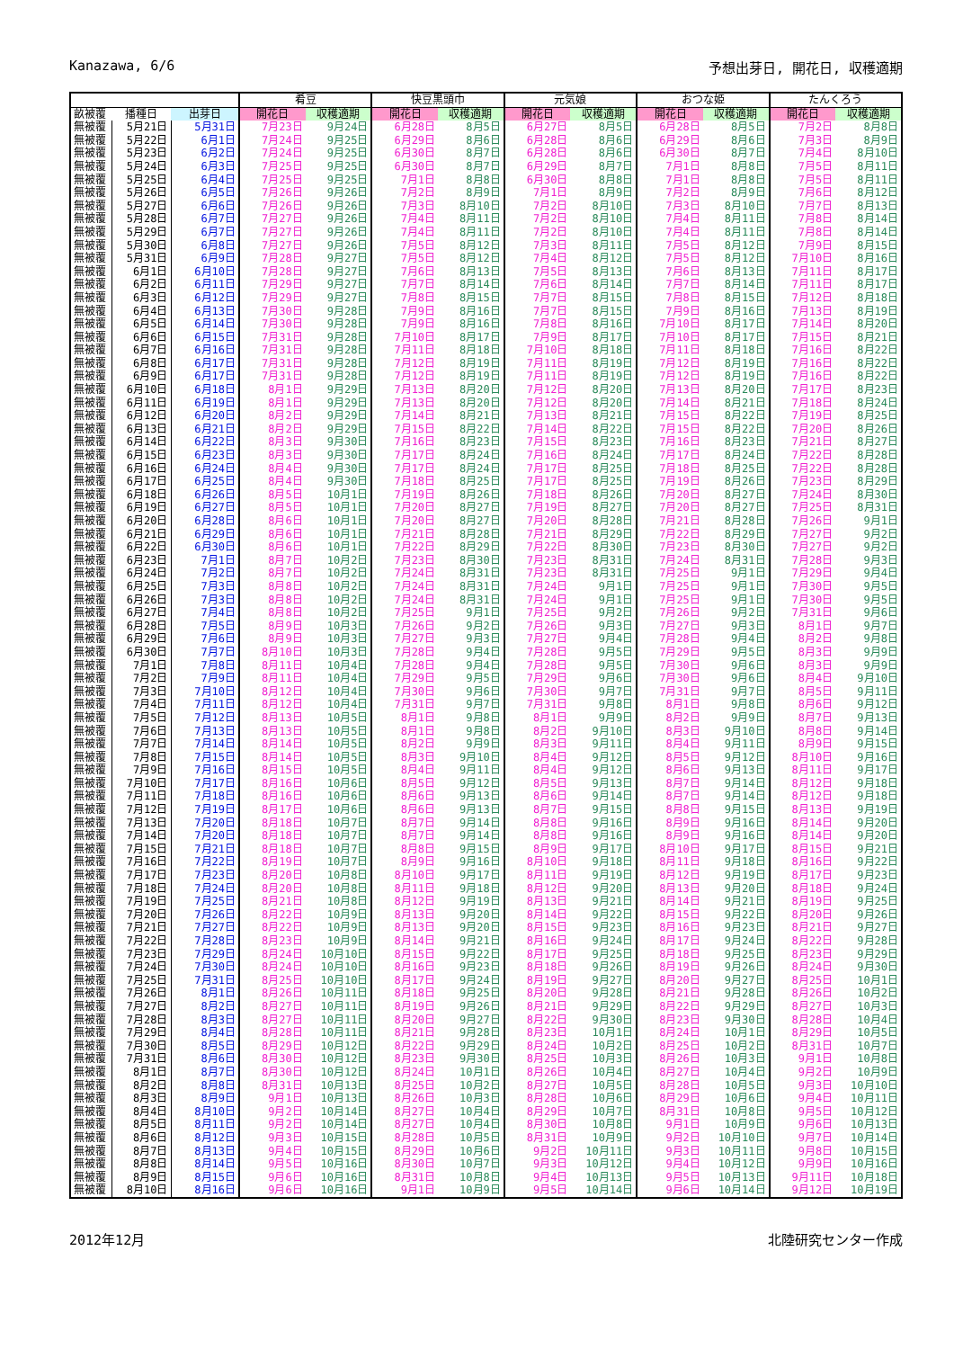Kanazawa, 6/6 予想出芽日, 開花日, 収穫適期
| | | | 肴豆 | | 快豆黒頭巾 | | 元気娘 | | おつな姫 | | たんくろう | |
| --- | --- | --- | --- | --- | --- | --- | --- | --- | --- | --- | --- | --- |
| 畝被覆 | 播種日 | 出芽日 | 開花日 | 収穫適期 | 開花日 | 収穫適期 | 開花日 | 収穫適期 | 開花日 | 収穫適期 | 開花日 | 収穫適期 |
| 無被覆 | 5月21日 | 5月31日 | 7月23日 | 9月24日 | 6月28日 | 8月5日 | 6月27日 | 8月5日 | 6月28日 | 8月5日 | 7月2日 | 8月8日 |
| 無被覆 | 5月22日 | 6月1日 | 7月24日 | 9月25日 | 6月29日 | 8月6日 | 6月28日 | 8月6日 | 6月29日 | 8月6日 | 7月3日 | 8月9日 |
| 無被覆 | 5月23日 | 6月2日 | 7月24日 | 9月25日 | 6月30日 | 8月7日 | 6月28日 | 8月6日 | 6月30日 | 8月7日 | 7月4日 | 8月10日 |
| 無被覆 | 5月24日 | 6月3日 | 7月25日 | 9月25日 | 6月30日 | 8月7日 | 6月29日 | 8月7日 | 7月1日 | 8月8日 | 7月5日 | 8月11日 |
| 無被覆 | 5月25日 | 6月4日 | 7月25日 | 9月25日 | 7月1日 | 8月8日 | 6月30日 | 8月8日 | 7月1日 | 8月8日 | 7月5日 | 8月11日 |
| 無被覆 | 5月26日 | 6月5日 | 7月26日 | 9月26日 | 7月2日 | 8月9日 | 7月1日 | 8月9日 | 7月2日 | 8月9日 | 7月6日 | 8月12日 |
| 無被覆 | 5月27日 | 6月6日 | 7月26日 | 9月26日 | 7月3日 | 8月10日 | 7月2日 | 8月10日 | 7月3日 | 8月10日 | 7月7日 | 8月13日 |
| 無被覆 | 5月28日 | 6月7日 | 7月27日 | 9月26日 | 7月4日 | 8月11日 | 7月2日 | 8月10日 | 7月4日 | 8月11日 | 7月8日 | 8月14日 |
| 無被覆 | 5月29日 | 6月7日 | 7月27日 | 9月26日 | 7月4日 | 8月11日 | 7月2日 | 8月10日 | 7月4日 | 8月11日 | 7月8日 | 8月14日 |
| 無被覆 | 5月30日 | 6月8日 | 7月27日 | 9月26日 | 7月5日 | 8月12日 | 7月3日 | 8月11日 | 7月5日 | 8月12日 | 7月9日 | 8月15日 |
| 無被覆 | 5月31日 | 6月9日 | 7月28日 | 9月27日 | 7月5日 | 8月12日 | 7月4日 | 8月12日 | 7月5日 | 8月12日 | 7月10日 | 8月16日 |
| 無被覆 | 6月1日 | 6月10日 | 7月28日 | 9月27日 | 7月6日 | 8月13日 | 7月5日 | 8月13日 | 7月6日 | 8月13日 | 7月11日 | 8月17日 |
| 無被覆 | 6月2日 | 6月11日 | 7月29日 | 9月27日 | 7月7日 | 8月14日 | 7月6日 | 8月14日 | 7月7日 | 8月14日 | 7月11日 | 8月17日 |
| 無被覆 | 6月3日 | 6月12日 | 7月29日 | 9月27日 | 7月8日 | 8月15日 | 7月7日 | 8月15日 | 7月8日 | 8月15日 | 7月12日 | 8月18日 |
| 無被覆 | 6月4日 | 6月13日 | 7月30日 | 9月28日 | 7月9日 | 8月16日 | 7月7日 | 8月15日 | 7月9日 | 8月16日 | 7月13日 | 8月19日 |
| 無被覆 | 6月5日 | 6月14日 | 7月30日 | 9月28日 | 7月9日 | 8月16日 | 7月8日 | 8月16日 | 7月10日 | 8月17日 | 7月14日 | 8月20日 |
| 無被覆 | 6月6日 | 6月15日 | 7月31日 | 9月28日 | 7月10日 | 8月17日 | 7月9日 | 8月17日 | 7月10日 | 8月17日 | 7月15日 | 8月21日 |
| 無被覆 | 6月7日 | 6月16日 | 7月31日 | 9月28日 | 7月11日 | 8月18日 | 7月10日 | 8月18日 | 7月11日 | 8月18日 | 7月16日 | 8月22日 |
| 無被覆 | 6月8日 | 6月17日 | 7月31日 | 9月28日 | 7月12日 | 8月19日 | 7月11日 | 8月19日 | 7月12日 | 8月19日 | 7月16日 | 8月22日 |
| 無被覆 | 6月9日 | 6月17日 | 7月31日 | 9月28日 | 7月12日 | 8月19日 | 7月11日 | 8月19日 | 7月12日 | 8月19日 | 7月16日 | 8月22日 |
| 無被覆 | 6月10日 | 6月18日 | 8月1日 | 9月29日 | 7月13日 | 8月20日 | 7月12日 | 8月20日 | 7月13日 | 8月20日 | 7月17日 | 8月23日 |
| 無被覆 | 6月11日 | 6月19日 | 8月1日 | 9月29日 | 7月13日 | 8月20日 | 7月12日 | 8月20日 | 7月14日 | 8月21日 | 7月18日 | 8月24日 |
| 無被覆 | 6月12日 | 6月20日 | 8月2日 | 9月29日 | 7月14日 | 8月21日 | 7月13日 | 8月21日 | 7月15日 | 8月22日 | 7月19日 | 8月25日 |
| 無被覆 | 6月13日 | 6月21日 | 8月2日 | 9月29日 | 7月15日 | 8月22日 | 7月14日 | 8月22日 | 7月15日 | 8月22日 | 7月20日 | 8月26日 |
| 無被覆 | 6月14日 | 6月22日 | 8月3日 | 9月30日 | 7月16日 | 8月23日 | 7月15日 | 8月23日 | 7月16日 | 8月23日 | 7月21日 | 8月27日 |
| 無被覆 | 6月15日 | 6月23日 | 8月3日 | 9月30日 | 7月17日 | 8月24日 | 7月16日 | 8月24日 | 7月17日 | 8月24日 | 7月22日 | 8月28日 |
| 無被覆 | 6月16日 | 6月24日 | 8月4日 | 9月30日 | 7月17日 | 8月24日 | 7月17日 | 8月25日 | 7月18日 | 8月25日 | 7月22日 | 8月28日 |
| 無被覆 | 6月17日 | 6月25日 | 8月4日 | 9月30日 | 7月18日 | 8月25日 | 7月17日 | 8月25日 | 7月19日 | 8月26日 | 7月23日 | 8月29日 |
| 無被覆 | 6月18日 | 6月26日 | 8月5日 | 10月1日 | 7月19日 | 8月26日 | 7月18日 | 8月26日 | 7月20日 | 8月27日 | 7月24日 | 8月30日 |
| 無被覆 | 6月19日 | 6月27日 | 8月5日 | 10月1日 | 7月20日 | 8月27日 | 7月19日 | 8月27日 | 7月20日 | 8月27日 | 7月25日 | 8月31日 |
| 無被覆 | 6月20日 | 6月28日 | 8月6日 | 10月1日 | 7月20日 | 8月27日 | 7月20日 | 8月28日 | 7月21日 | 8月28日 | 7月26日 | 9月1日 |
| 無被覆 | 6月21日 | 6月29日 | 8月6日 | 10月1日 | 7月21日 | 8月28日 | 7月21日 | 8月29日 | 7月22日 | 8月29日 | 7月27日 | 9月2日 |
| 無被覆 | 6月22日 | 6月30日 | 8月6日 | 10月1日 | 7月22日 | 8月29日 | 7月22日 | 8月30日 | 7月23日 | 8月30日 | 7月27日 | 9月2日 |
| 無被覆 | 6月23日 | 7月1日 | 8月7日 | 10月2日 | 7月23日 | 8月30日 | 7月23日 | 8月31日 | 7月24日 | 8月31日 | 7月28日 | 9月3日 |
| 無被覆 | 6月24日 | 7月2日 | 8月7日 | 10月2日 | 7月24日 | 8月31日 | 7月23日 | 8月31日 | 7月25日 | 9月1日 | 7月29日 | 9月4日 |
| 無被覆 | 6月25日 | 7月3日 | 8月8日 | 10月2日 | 7月24日 | 8月31日 | 7月24日 | 9月1日 | 7月25日 | 9月1日 | 7月30日 | 9月5日 |
| 無被覆 | 6月26日 | 7月3日 | 8月8日 | 10月2日 | 7月24日 | 8月31日 | 7月24日 | 9月1日 | 7月25日 | 9月1日 | 7月30日 | 9月5日 |
| 無被覆 | 6月27日 | 7月4日 | 8月8日 | 10月2日 | 7月25日 | 9月1日 | 7月25日 | 9月2日 | 7月26日 | 9月2日 | 7月31日 | 9月6日 |
| 無被覆 | 6月28日 | 7月5日 | 8月9日 | 10月3日 | 7月26日 | 9月2日 | 7月26日 | 9月3日 | 7月27日 | 9月3日 | 8月1日 | 9月7日 |
| 無被覆 | 6月29日 | 7月6日 | 8月9日 | 10月3日 | 7月27日 | 9月3日 | 7月27日 | 9月4日 | 7月28日 | 9月4日 | 8月2日 | 9月8日 |
| 無被覆 | 6月30日 | 7月7日 | 8月10日 | 10月3日 | 7月28日 | 9月4日 | 7月28日 | 9月5日 | 7月29日 | 9月5日 | 8月3日 | 9月9日 |
| 無被覆 | 7月1日 | 7月8日 | 8月11日 | 10月4日 | 7月28日 | 9月4日 | 7月28日 | 9月5日 | 7月30日 | 9月6日 | 8月3日 | 9月9日 |
| 無被覆 | 7月2日 | 7月9日 | 8月11日 | 10月4日 | 7月29日 | 9月5日 | 7月29日 | 9月6日 | 7月30日 | 9月6日 | 8月4日 | 9月10日 |
| 無被覆 | 7月3日 | 7月10日 | 8月12日 | 10月4日 | 7月30日 | 9月6日 | 7月30日 | 9月7日 | 7月31日 | 9月7日 | 8月5日 | 9月11日 |
| 無被覆 | 7月4日 | 7月11日 | 8月12日 | 10月4日 | 7月31日 | 9月7日 | 7月31日 | 9月8日 | 8月1日 | 9月8日 | 8月6日 | 9月12日 |
| 無被覆 | 7月5日 | 7月12日 | 8月13日 | 10月5日 | 8月1日 | 9月8日 | 8月1日 | 9月9日 | 8月2日 | 9月9日 | 8月7日 | 9月13日 |
| 無被覆 | 7月6日 | 7月13日 | 8月13日 | 10月5日 | 8月1日 | 9月8日 | 8月2日 | 9月10日 | 8月3日 | 9月10日 | 8月8日 | 9月14日 |
| 無被覆 | 7月7日 | 7月14日 | 8月14日 | 10月5日 | 8月2日 | 9月9日 | 8月3日 | 9月11日 | 8月4日 | 9月11日 | 8月9日 | 9月15日 |
| 無被覆 | 7月8日 | 7月15日 | 8月14日 | 10月5日 | 8月3日 | 9月10日 | 8月4日 | 9月12日 | 8月5日 | 9月12日 | 8月10日 | 9月16日 |
| 無被覆 | 7月9日 | 7月16日 | 8月15日 | 10月5日 | 8月4日 | 9月11日 | 8月4日 | 9月12日 | 8月6日 | 9月13日 | 8月11日 | 9月17日 |
| 無被覆 | 7月10日 | 7月17日 | 8月16日 | 10月6日 | 8月5日 | 9月12日 | 8月5日 | 9月13日 | 8月7日 | 9月14日 | 8月12日 | 9月18日 |
| 無被覆 | 7月11日 | 7月18日 | 8月16日 | 10月6日 | 8月6日 | 9月13日 | 8月6日 | 9月14日 | 8月7日 | 9月14日 | 8月12日 | 9月18日 |
| 無被覆 | 7月12日 | 7月19日 | 8月17日 | 10月6日 | 8月6日 | 9月13日 | 8月7日 | 9月15日 | 8月8日 | 9月15日 | 8月13日 | 9月19日 |
| 無被覆 | 7月13日 | 7月20日 | 8月18日 | 10月7日 | 8月7日 | 9月14日 | 8月8日 | 9月16日 | 8月9日 | 9月16日 | 8月14日 | 9月20日 |
| 無被覆 | 7月14日 | 7月20日 | 8月18日 | 10月7日 | 8月7日 | 9月14日 | 8月8日 | 9月16日 | 8月9日 | 9月16日 | 8月14日 | 9月20日 |
| 無被覆 | 7月15日 | 7月21日 | 8月18日 | 10月7日 | 8月8日 | 9月15日 | 8月9日 | 9月17日 | 8月10日 | 9月17日 | 8月15日 | 9月21日 |
| 無被覆 | 7月16日 | 7月22日 | 8月19日 | 10月7日 | 8月9日 | 9月16日 | 8月10日 | 9月18日 | 8月11日 | 9月18日 | 8月16日 | 9月22日 |
| 無被覆 | 7月17日 | 7月23日 | 8月20日 | 10月8日 | 8月10日 | 9月17日 | 8月11日 | 9月19日 | 8月12日 | 9月19日 | 8月17日 | 9月23日 |
| 無被覆 | 7月18日 | 7月24日 | 8月20日 | 10月8日 | 8月11日 | 9月18日 | 8月12日 | 9月20日 | 8月13日 | 9月20日 | 8月18日 | 9月24日 |
| 無被覆 | 7月19日 | 7月25日 | 8月21日 | 10月8日 | 8月12日 | 9月19日 | 8月13日 | 9月21日 | 8月14日 | 9月21日 | 8月19日 | 9月25日 |
| 無被覆 | 7月20日 | 7月26日 | 8月22日 | 10月9日 | 8月13日 | 9月20日 | 8月14日 | 9月22日 | 8月15日 | 9月22日 | 8月20日 | 9月26日 |
| 無被覆 | 7月21日 | 7月27日 | 8月22日 | 10月9日 | 8月13日 | 9月20日 | 8月15日 | 9月23日 | 8月16日 | 9月23日 | 8月21日 | 9月27日 |
| 無被覆 | 7月22日 | 7月28日 | 8月23日 | 10月9日 | 8月14日 | 9月21日 | 8月16日 | 9月24日 | 8月17日 | 9月24日 | 8月22日 | 9月28日 |
| 無被覆 | 7月23日 | 7月29日 | 8月24日 | 10月10日 | 8月15日 | 9月22日 | 8月17日 | 9月25日 | 8月18日 | 9月25日 | 8月23日 | 9月29日 |
| 無被覆 | 7月24日 | 7月30日 | 8月24日 | 10月10日 | 8月16日 | 9月23日 | 8月18日 | 9月26日 | 8月19日 | 9月26日 | 8月24日 | 9月30日 |
| 無被覆 | 7月25日 | 7月31日 | 8月25日 | 10月10日 | 8月17日 | 9月24日 | 8月19日 | 9月27日 | 8月20日 | 9月27日 | 8月25日 | 10月1日 |
| 無被覆 | 7月26日 | 8月1日 | 8月26日 | 10月11日 | 8月18日 | 9月25日 | 8月20日 | 9月28日 | 8月21日 | 9月28日 | 8月26日 | 10月2日 |
| 無被覆 | 7月27日 | 8月2日 | 8月27日 | 10月11日 | 8月19日 | 9月26日 | 8月21日 | 9月29日 | 8月22日 | 9月29日 | 8月27日 | 10月3日 |
| 無被覆 | 7月28日 | 8月3日 | 8月27日 | 10月11日 | 8月20日 | 9月27日 | 8月22日 | 9月30日 | 8月23日 | 9月30日 | 8月28日 | 10月4日 |
| 無被覆 | 7月29日 | 8月4日 | 8月28日 | 10月11日 | 8月21日 | 9月28日 | 8月23日 | 10月1日 | 8月24日 | 10月1日 | 8月29日 | 10月5日 |
| 無被覆 | 7月30日 | 8月5日 | 8月29日 | 10月12日 | 8月22日 | 9月29日 | 8月24日 | 10月2日 | 8月25日 | 10月2日 | 8月31日 | 10月7日 |
| 無被覆 | 7月31日 | 8月6日 | 8月30日 | 10月12日 | 8月23日 | 9月30日 | 8月25日 | 10月3日 | 8月26日 | 10月3日 | 9月1日 | 10月8日 |
| 無被覆 | 8月1日 | 8月7日 | 8月30日 | 10月12日 | 8月24日 | 10月1日 | 8月26日 | 10月4日 | 8月27日 | 10月4日 | 9月2日 | 10月9日 |
| 無被覆 | 8月2日 | 8月8日 | 8月31日 | 10月13日 | 8月25日 | 10月2日 | 8月27日 | 10月5日 | 8月28日 | 10月5日 | 9月3日 | 10月10日 |
| 無被覆 | 8月3日 | 8月9日 | 9月1日 | 10月13日 | 8月26日 | 10月3日 | 8月28日 | 10月6日 | 8月29日 | 10月6日 | 9月4日 | 10月11日 |
| 無被覆 | 8月4日 | 8月10日 | 9月2日 | 10月14日 | 8月27日 | 10月4日 | 8月29日 | 10月7日 | 8月31日 | 10月8日 | 9月5日 | 10月12日 |
| 無被覆 | 8月5日 | 8月11日 | 9月2日 | 10月14日 | 8月27日 | 10月4日 | 8月30日 | 10月8日 | 9月1日 | 10月9日 | 9月6日 | 10月13日 |
| 無被覆 | 8月6日 | 8月12日 | 9月3日 | 10月15日 | 8月28日 | 10月5日 | 8月31日 | 10月9日 | 9月2日 | 10月10日 | 9月7日 | 10月14日 |
| 無被覆 | 8月7日 | 8月13日 | 9月4日 | 10月15日 | 8月29日 | 10月6日 | 9月2日 | 10月11日 | 9月3日 | 10月11日 | 9月8日 | 10月15日 |
| 無被覆 | 8月8日 | 8月14日 | 9月5日 | 10月16日 | 8月30日 | 10月7日 | 9月3日 | 10月12日 | 9月4日 | 10月12日 | 9月9日 | 10月16日 |
| 無被覆 | 8月9日 | 8月15日 | 9月6日 | 10月16日 | 8月31日 | 10月8日 | 9月4日 | 10月13日 | 9月5日 | 10月13日 | 9月11日 | 10月18日 |
| 無被覆 | 8月10日 | 8月16日 | 9月6日 | 10月16日 | 9月1日 | 10月9日 | 9月5日 | 10月14日 | 9月6日 | 10月14日 | 9月12日 | 10月19日 |
2012年12月 北陸研究センター作成